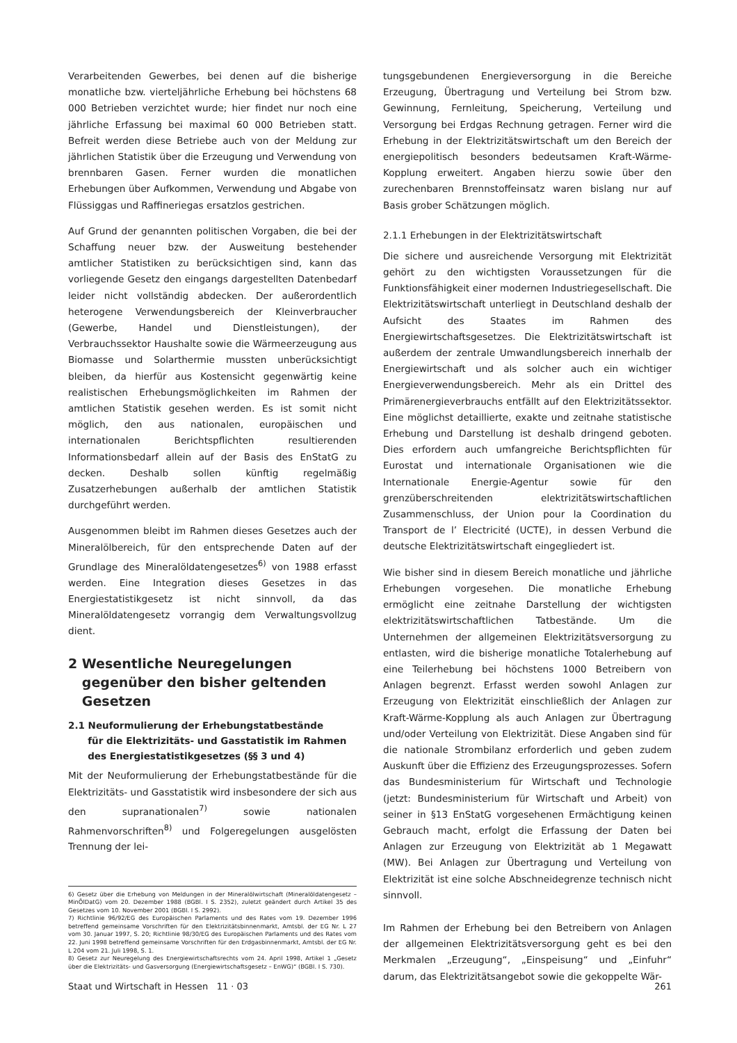Verarbeitenden Gewerbes, bei denen auf die bisherige monatliche bzw. vierteljährliche Erhebung bei höchstens 68 000 Betrieben verzichtet wurde; hier findet nur noch eine jährliche Erfassung bei maximal 60 000 Betrieben statt. Befreit werden diese Betriebe auch von der Meldung zur jährlichen Statistik über die Erzeugung und Verwendung von brennbaren Gasen. Ferner wurden die monatlichen Erhebungen über Aufkommen, Verwendung und Abgabe von Flüssiggas und Raffineriegas ersatzlos gestrichen.
Auf Grund der genannten politischen Vorgaben, die bei der Schaffung neuer bzw. der Ausweitung bestehender amtlicher Statistiken zu berücksichtigen sind, kann das vorliegende Gesetz den eingangs dargestellten Datenbedarf leider nicht vollständig abdecken. Der außerordentlich heterogene Verwendungsbereich der Kleinverbraucher (Gewerbe, Handel und Dienstleistungen), der Verbrauchssektor Haushalte sowie die Wärmeerzeugung aus Biomasse und Solarthermie mussten unberücksichtigt bleiben, da hierfür aus Kostensicht gegenwärtig keine realistischen Erhebungsmöglichkeiten im Rahmen der amtlichen Statistik gesehen werden. Es ist somit nicht möglich, den aus nationalen, europäischen und internationalen Berichtspflichten resultierenden Informationsbedarf allein auf der Basis des EnStatG zu decken. Deshalb sollen künftig regelmäßig Zusatzerhebungen außerhalb der amtlichen Statistik durchgeführt werden.
Ausgenommen bleibt im Rahmen dieses Gesetzes auch der Mineralölbereich, für den entsprechende Daten auf der Grundlage des Mineralöldatengesetzes<sup>6)</sup> von 1988 erfasst werden. Eine Integration dieses Gesetzes in das Energiestatistikgesetz ist nicht sinnvoll, da das Mineralöldatengesetz vorrangig dem Verwaltungsvollzug dient.
2 Wesentliche Neuregelungen
gegenüber den bisher geltenden
Gesetzen
2.1 Neuformulierung der Erhebungstatbestände
für die Elektrizitäts- und Gasstatistik im Rahmen
des Energiestatistikgesetzes (§§ 3 und 4)
Mit der Neuformulierung der Erhebungstatbestände für die Elektrizitäts- und Gasstatistik wird insbesondere der sich aus den supranationalen<sup>7)</sup> sowie nationalen Rahmenvorschriften<sup>8)</sup> und Folgeregelungen ausgelösten Trennung der lei-
6) Gesetz über die Erhebung von Meldungen in der Mineralölwirtschaft (Mineralöldatengesetz – MinÖlDatG) vom 20. Dezember 1988 (BGBl. I S. 2352), zuletzt geändert durch Artikel 35 des Gesetzes vom 10. November 2001 (BGBl. I S. 2992).
7) Richtlinie 96/92/EG des Europäischen Parlaments und des Rates vom 19. Dezember 1996 betreffend gemeinsame Vorschriften für den Elektrizitätsbinnenmarkt, Amtsbl. der EG Nr. L 27 vom 30. Januar 1997, S. 20; Richtlinie 98/30/EG des Europäischen Parlaments und des Rates vom 22. Juni 1998 betreffend gemeinsame Vorschriften für den Erdgasbinnenmarkt, Amtsbl. der EG Nr. L 204 vom 21. Juli 1998, S. 1.
8) Gesetz zur Neuregelung des Energiewirtschaftsrechts vom 24. April 1998, Artikel 1 „Gesetz über die Elektrizitäts- und Gasversorgung (Energiewirtschaftsgesetz – EnWG)“ (BGBl. I S. 730).
tungsgebundenen Energieversorgung in die Bereiche Erzeugung, Übertragung und Verteilung bei Strom bzw. Gewinnung, Fernleitung, Speicherung, Verteilung und Versorgung bei Erdgas Rechnung getragen. Ferner wird die Erhebung in der Elektrizitätswirtschaft um den Bereich der energiepolitisch besonders bedeutsamen Kraft-Wärme-Kopplung erweitert. Angaben hierzu sowie über den zurechenbaren Brennstoffeinsatz waren bislang nur auf Basis grober Schätzungen möglich.
2.1.1 Erhebungen in der Elektrizitätswirtschaft
Die sichere und ausreichende Versorgung mit Elektrizität gehört zu den wichtigsten Voraussetzungen für die Funktionsfähigkeit einer modernen Industriegesellschaft. Die Elektrizitätswirtschaft unterliegt in Deutschland deshalb der Aufsicht des Staates im Rahmen des Energiewirtschaftsgesetzes. Die Elektrizitätswirtschaft ist außerdem der zentrale Umwandlungsbereich innerhalb der Energiewirtschaft und als solcher auch ein wichtiger Energieverwendungsbereich. Mehr als ein Drittel des Primärenergieverbrauchs entfällt auf den Elektrizitätssektor. Eine möglichst detaillierte, exakte und zeitnahe statistische Erhebung und Darstellung ist deshalb dringend geboten. Dies erfordern auch umfangreiche Berichtspflichten für Eurostat und internationale Organisationen wie die Internationale Energie-Agentur sowie für den grenzüberschreitenden elektrizitätswirtschaftlichen Zusammenschluss, der Union pour la Coordination du Transport de l’ Electricité (UCTE), in dessen Verbund die deutsche Elektrizitätswirtschaft eingegliedert ist.
Wie bisher sind in diesem Bereich monatliche und jährliche Erhebungen vorgesehen. Die monatliche Erhebung ermöglicht eine zeitnahe Darstellung der wichtigsten elektrizitätswirtschaftlichen Tatbestände. Um die Unternehmen der allgemeinen Elektrizitätsversorgung zu entlasten, wird die bisherige monatliche Totalerhebung auf eine Teilerhebung bei höchstens 1000 Betreibern von Anlagen begrenzt. Erfasst werden sowohl Anlagen zur Erzeugung von Elektrizität einschließlich der Anlagen zur Kraft-Wärme-Kopplung als auch Anlagen zur Übertragung und/oder Verteilung von Elektrizität. Diese Angaben sind für die nationale Strombilanz erforderlich und geben zudem Auskunft über die Effizienz des Erzeugungsprozesses. Sofern das Bundesministerium für Wirtschaft und Technologie (jetzt: Bundesministerium für Wirtschaft und Arbeit) von seiner in §13 EnStatG vorgesehenen Ermächtigung keinen Gebrauch macht, erfolgt die Erfassung der Daten bei Anlagen zur Erzeugung von Elektrizität ab 1 Megawatt (MW). Bei Anlagen zur Übertragung und Verteilung von Elektrizität ist eine solche Abschneidegrenze technisch nicht sinnvoll.
Im Rahmen der Erhebung bei den Betreibern von Anlagen der allgemeinen Elektrizitätsversorgung geht es bei den Merkmalen „Erzeugung“, „Einspeisung“ und „Einfuhr“ darum, das Elektrizitätsangebot sowie die gekoppelte Wär-
Staat und Wirtschaft in Hessen 11 · 03 261